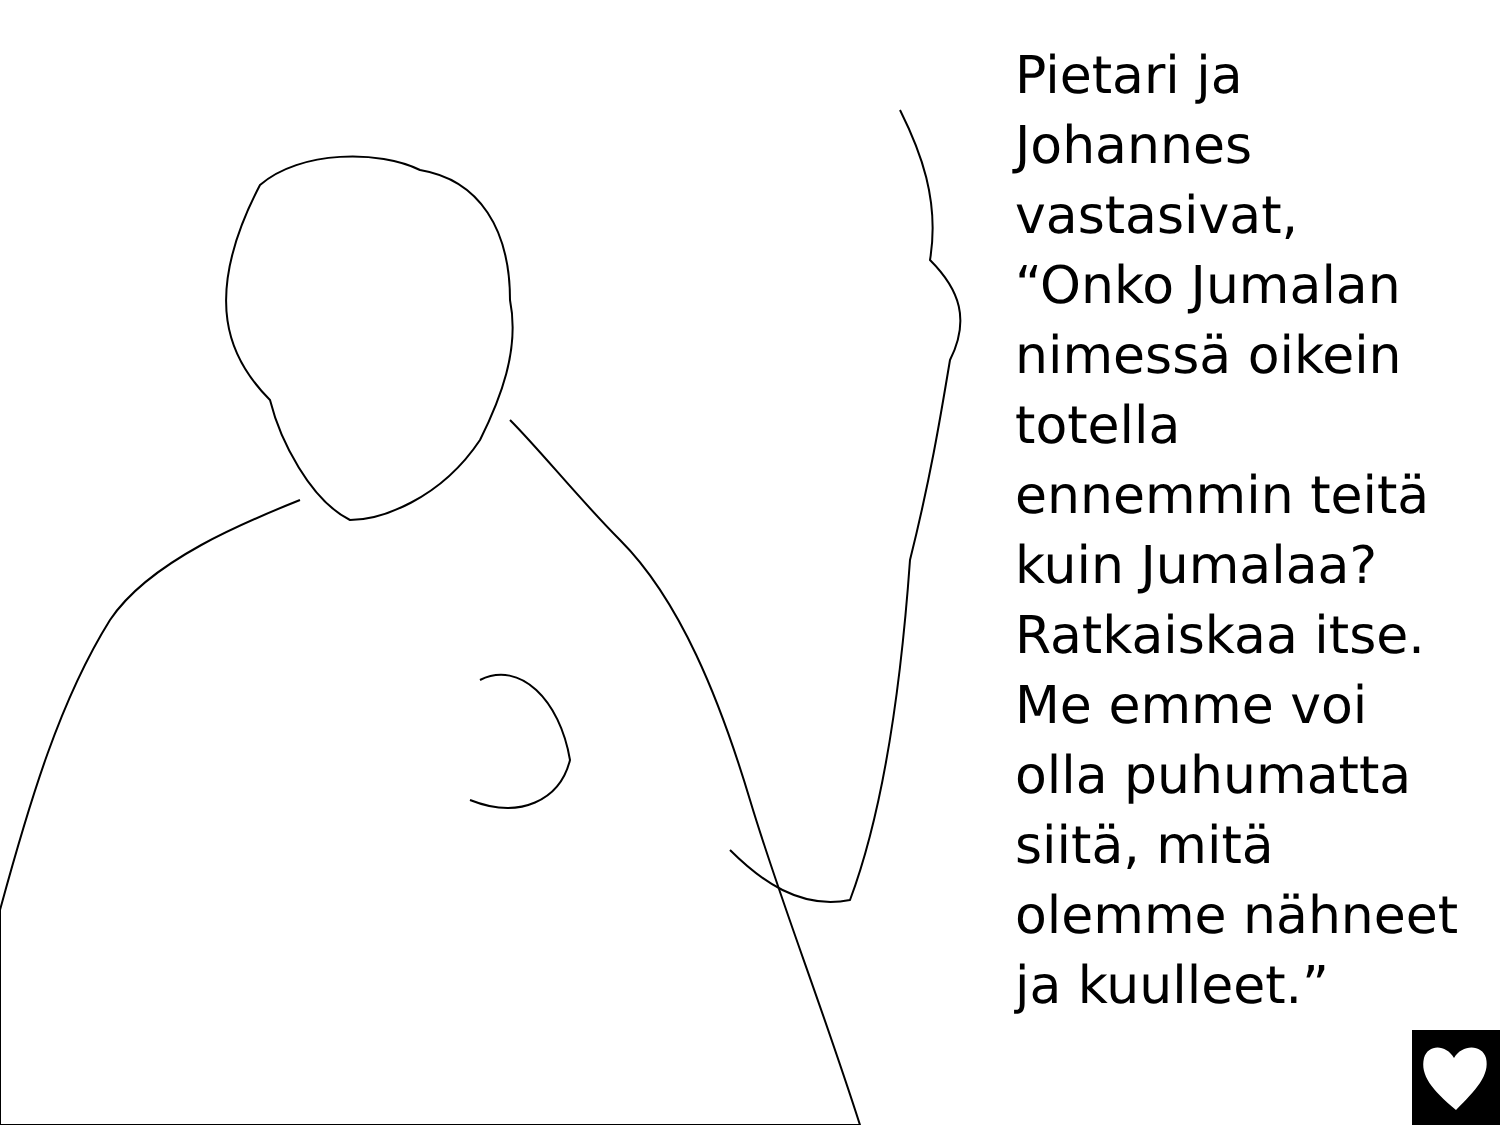Pietari ja
Johannes
vastasivat,
“Onko Jumalan
nimessä oikein
totella
ennemmin teitä
kuin Jumalaa?
Ratkaiskaa itse.
Me emme voi
olla puhumatta
siitä, mitä
olemme nähneet
ja kuulleet.”